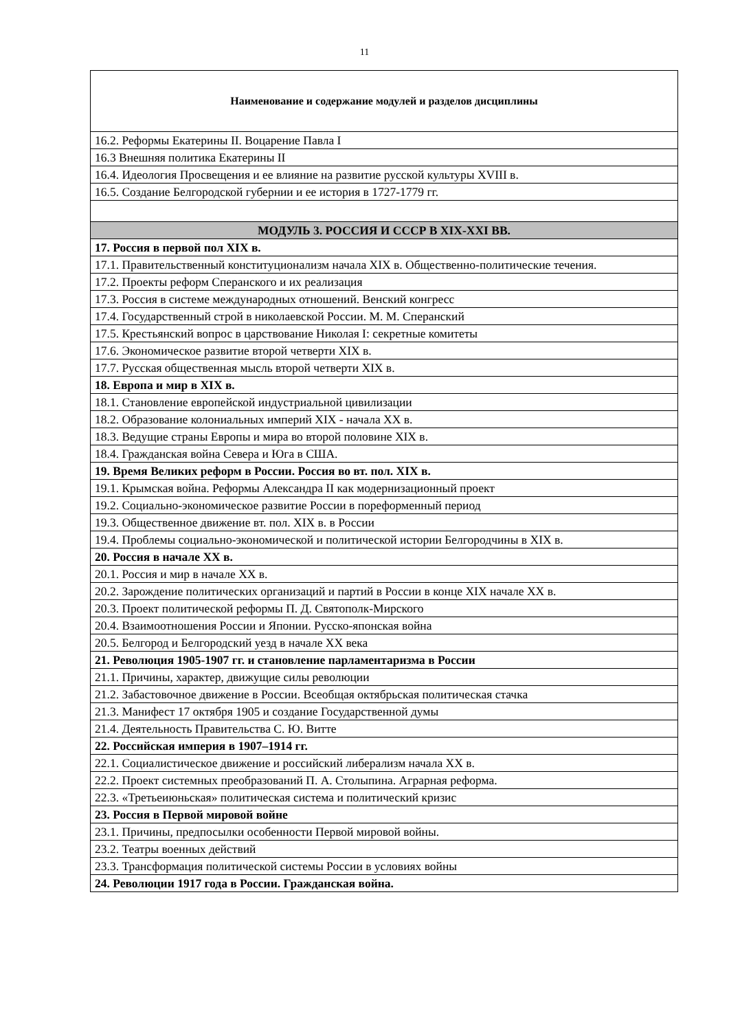11
| Наименование и содержание модулей и разделов дисциплины |
| --- |
| 16.2. Реформы Екатерины II. Воцарение Павла I |
| 16.3 Внешняя политика Екатерины II |
| 16.4. Идеология Просвещения и ее влияние на развитие русской культуры XVIII в. |
| 16.5. Создание Белгородской губернии и ее история в 1727-1779 гг. |
| МОДУЛЬ 3. РОССИЯ И СССР В XIX-XXI ВВ. |
| 17. Россия в первой пол XIX в. |
| 17.1. Правительственный конституционализм начала XIX в. Общественно-политические течения. |
| 17.2. Проекты реформ Сперанского и их реализация |
| 17.3. Россия в системе международных отношений. Венский конгресс |
| 17.4. Государственный строй в николаевской России. М. М. Сперанский |
| 17.5. Крестьянский вопрос в царствование Николая I: секретные комитеты |
| 17.6. Экономическое развитие второй четверти XIX в. |
| 17.7. Русская общественная мысль второй четверти XIX в. |
| 18. Европа и мир в XIX в. |
| 18.1. Становление европейской индустриальной цивилизации |
| 18.2. Образование колониальных империй XIX - начала XX в. |
| 18.3. Ведущие страны Европы и мира во второй половине XIX в. |
| 18.4. Гражданская война Севера и Юга в США. |
| 19. Время Великих реформ в России. Россия во вт. пол. XIX в. |
| 19.1. Крымская война. Реформы Александра II как модернизационный проект |
| 19.2. Социально-экономическое развитие России в пореформенный период |
| 19.3. Общественное движение вт. пол. XIX в. в России |
| 19.4. Проблемы социально-экономической и политической истории Белгородчины в XIX в. |
| 20. Россия в начале XX в. |
| 20.1. Россия и мир в начале XX в. |
| 20.2. Зарождение политических организаций и партий в России в конце XIX начале XX в. |
| 20.3. Проект политической реформы П. Д. Святополк-Мирского |
| 20.4. Взаимоотношения России и Японии. Русско-японская война |
| 20.5. Белгород и Белгородский уезд в начале XX века |
| 21. Революция 1905-1907 гг. и становление парламентаризма в России |
| 21.1. Причины, характер, движущие силы революции |
| 21.2. Забастовочное движение в России. Всеобщая октябрьская политическая стачка |
| 21.3. Манифест 17 октября 1905 и создание Государственной думы |
| 21.4. Деятельность Правительства С. Ю. Витте |
| 22. Российская империя в 1907–1914 гг. |
| 22.1. Социалистическое движение и российский либерализм начала XX в. |
| 22.2. Проект системных преобразований П. А. Столыпина. Аграрная реформа. |
| 22.3. «Третьеиюньская» политическая система и политический кризис |
| 23. Россия в Первой мировой войне |
| 23.1. Причины, предпосылки особенности Первой мировой войны. |
| 23.2. Театры военных действий |
| 23.3. Трансформация политической системы России в условиях войны |
| 24. Революции 1917 года в России. Гражданская война. |